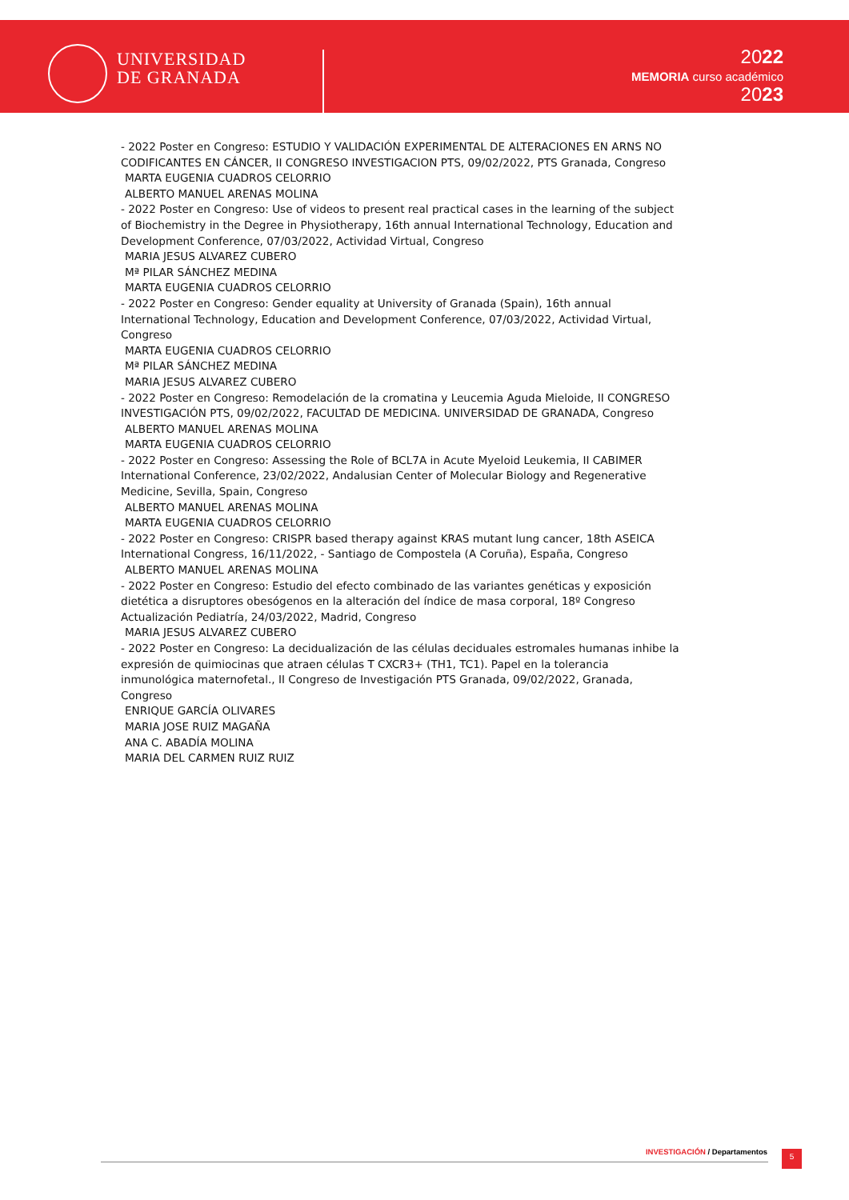UNIVERSIDAD
DE GRANADA
2022
MEMORIA curso académico
2023
- 2022 Poster en Congreso: ESTUDIO Y VALIDACIÓN EXPERIMENTAL DE ALTERACIONES EN ARNS NO CODIFICANTES EN CÁNCER, II CONGRESO INVESTIGACION PTS, 09/02/2022, PTS Granada, Congreso
MARTA EUGENIA CUADROS CELORRIO
ALBERTO MANUEL ARENAS MOLINA
- 2022 Poster en Congreso: Use of videos to present real practical cases in the learning of the subject of Biochemistry in the Degree in Physiotherapy, 16th annual International Technology, Education and Development Conference, 07/03/2022, Actividad Virtual, Congreso
MARIA JESUS ALVAREZ CUBERO
Mª PILAR SÁNCHEZ MEDINA
MARTA EUGENIA CUADROS CELORRIO
- 2022 Poster en Congreso: Gender equality at University of Granada (Spain), 16th annual International Technology, Education and Development Conference, 07/03/2022, Actividad Virtual, Congreso
MARTA EUGENIA CUADROS CELORRIO
Mª PILAR SÁNCHEZ MEDINA
MARIA JESUS ALVAREZ CUBERO
- 2022 Poster en Congreso: Remodelación de la cromatina y Leucemia Aguda Mieloide, II CONGRESO INVESTIGACIÓN PTS, 09/02/2022, FACULTAD DE MEDICINA. UNIVERSIDAD DE GRANADA, Congreso
ALBERTO MANUEL ARENAS MOLINA
MARTA EUGENIA CUADROS CELORRIO
- 2022 Poster en Congreso: Assessing the Role of BCL7A in Acute Myeloid Leukemia, II CABIMER International Conference, 23/02/2022, Andalusian Center of Molecular Biology and Regenerative Medicine, Sevilla, Spain, Congreso
ALBERTO MANUEL ARENAS MOLINA
MARTA EUGENIA CUADROS CELORRIO
- 2022 Poster en Congreso: CRISPR based therapy against KRAS mutant lung cancer, 18th ASEICA International Congress, 16/11/2022, - Santiago de Compostela (A Coruña), España, Congreso
ALBERTO MANUEL ARENAS MOLINA
- 2022 Poster en Congreso: Estudio del efecto combinado de las variantes genéticas y exposición dietética a disruptores obesógenos en la alteración del índice de masa corporal, 18º Congreso Actualización Pediatría, 24/03/2022, Madrid, Congreso
MARIA JESUS ALVAREZ CUBERO
- 2022 Poster en Congreso: La decidualización de las células deciduales estromales humanas inhibe la expresión de quimiocinas que atraen células T CXCR3+ (TH1, TC1). Papel en la tolerancia inmunológica maternofetal., II Congreso de Investigación PTS Granada, 09/02/2022, Granada, Congreso
ENRIQUE GARCÍA OLIVARES
MARIA JOSE RUIZ MAGAÑA
ANA C. ABADÍA MOLINA
MARIA DEL CARMEN RUIZ RUIZ
INVESTIGACIÓN / Departamentos 5